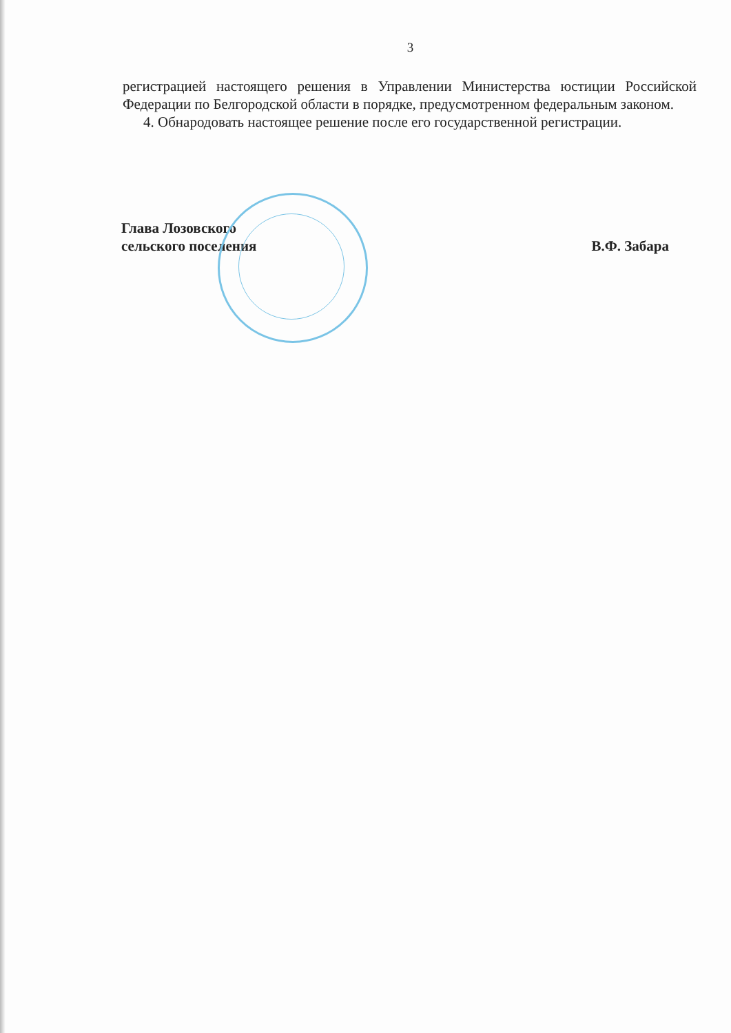3
регистрацией настоящего решения в Управлении Министерства юстиции Российской Федерации по Белгородской области в порядке, предусмотренном федеральным законом.
4. Обнародовать настоящее решение после его государственной регистрации.
Глава Лозовского
сельского поселения
В.Ф. Забара